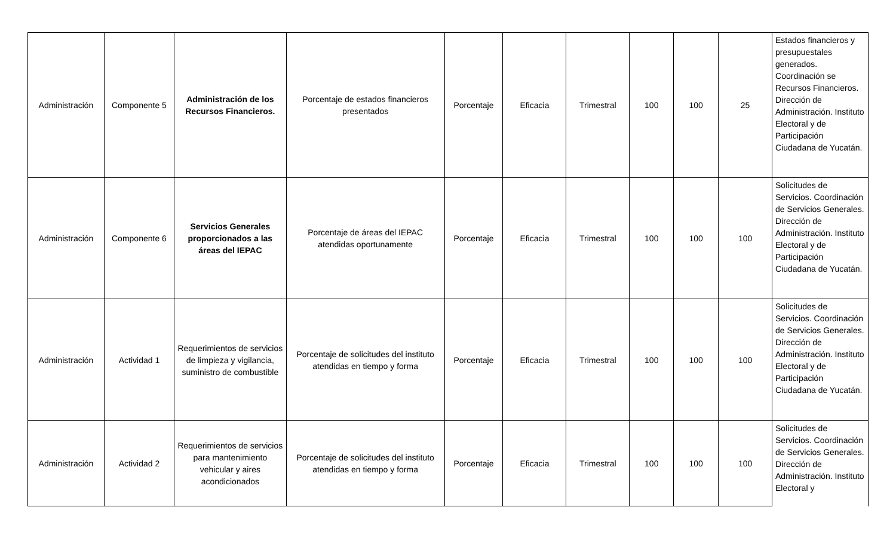| Administración | Componente 5 | Administración de los Recursos Financieros. | Porcentaje de estados financieros presentados | Porcentaje | Eficacia | Trimestral | 100 | 100 | 25 | Estados financieros y presupuestales generados. Coordinación se Recursos Financieros. Dirección de Administración. Instituto Electoral y de Participación Ciudadana de Yucatán. |
| Administración | Componente 6 | Servicios Generales proporcionados a las áreas del IEPAC | Porcentaje de áreas del IEPAC atendidas oportunamente | Porcentaje | Eficacia | Trimestral | 100 | 100 | 100 | Solicitudes de Servicios. Coordinación de Servicios Generales. Dirección de Administración. Instituto Electoral y de Participación Ciudadana de Yucatán. |
| Administración | Actividad 1 | Requerimientos de servicios de limpieza y vigilancia, suministro de combustible | Porcentaje de solicitudes del instituto atendidas en tiempo y forma | Porcentaje | Eficacia | Trimestral | 100 | 100 | 100 | Solicitudes de Servicios. Coordinación de Servicios Generales. Dirección de Administración. Instituto Electoral y de Participación Ciudadana de Yucatán. |
| Administración | Actividad 2 | Requerimientos de servicios para mantenimiento vehicular y aires acondicionados | Porcentaje de solicitudes del instituto atendidas en tiempo y forma | Porcentaje | Eficacia | Trimestral | 100 | 100 | 100 | Solicitudes de Servicios. Coordinación de Servicios Generales. Dirección de Administración. Instituto Electoral y |